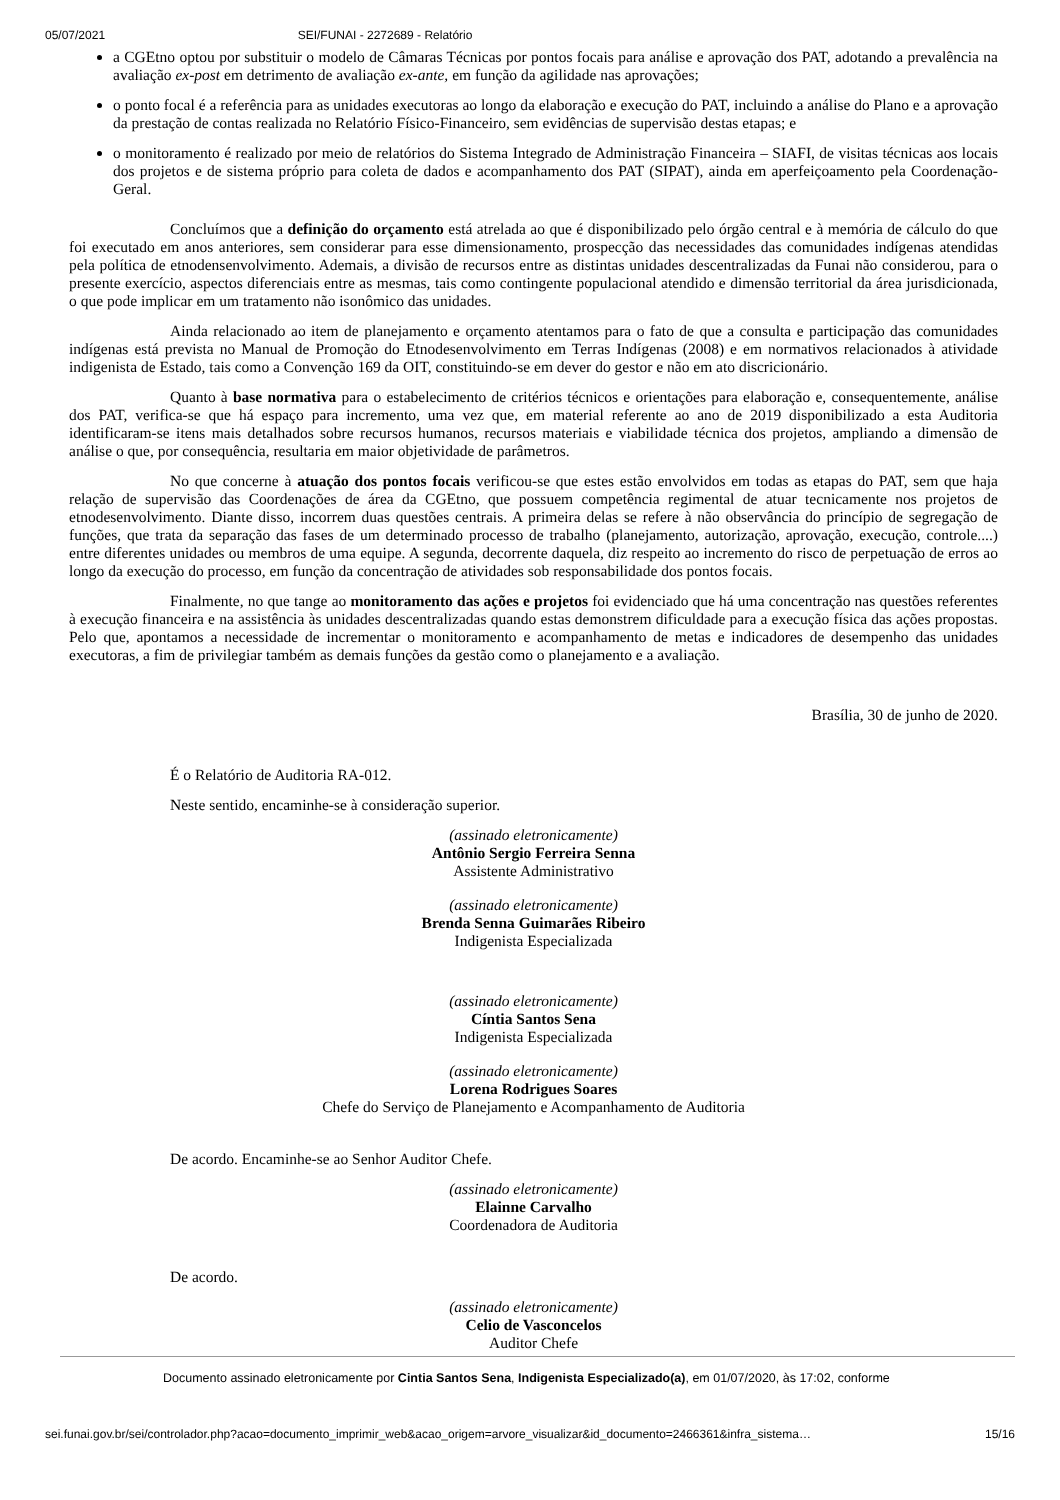05/07/2021 SEI/FUNAI - 2272689 - Relatório
a CGEtno optou por substituir o modelo de Câmaras Técnicas por pontos focais para análise e aprovação dos PAT, adotando a prevalência na avaliação ex-post em detrimento de avaliação ex-ante, em função da agilidade nas aprovações;
o ponto focal é a referência para as unidades executoras ao longo da elaboração e execução do PAT, incluindo a análise do Plano e a aprovação da prestação de contas realizada no Relatório Físico-Financeiro, sem evidências de supervisão destas etapas; e
o monitoramento é realizado por meio de relatórios do Sistema Integrado de Administração Financeira – SIAFI, de visitas técnicas aos locais dos projetos e de sistema próprio para coleta de dados e acompanhamento dos PAT (SIPAT), ainda em aperfeiçoamento pela Coordenação-Geral.
Concluímos que a definição do orçamento está atrelada ao que é disponibilizado pelo órgão central e à memória de cálculo do que foi executado em anos anteriores, sem considerar para esse dimensionamento, prospecção das necessidades das comunidades indígenas atendidas pela política de etnodensenvolvimento. Ademais, a divisão de recursos entre as distintas unidades descentralizadas da Funai não considerou, para o presente exercício, aspectos diferenciais entre as mesmas, tais como contingente populacional atendido e dimensão territorial da área jurisdicionada, o que pode implicar em um tratamento não isonômico das unidades.
Ainda relacionado ao item de planejamento e orçamento atentamos para o fato de que a consulta e participação das comunidades indígenas está prevista no Manual de Promoção do Etnodesenvolvimento em Terras Indígenas (2008) e em normativos relacionados à atividade indigenista de Estado, tais como a Convenção 169 da OIT, constituindo-se em dever do gestor e não em ato discricionário.
Quanto à base normativa para o estabelecimento de critérios técnicos e orientações para elaboração e, consequentemente, análise dos PAT, verifica-se que há espaço para incremento, uma vez que, em material referente ao ano de 2019 disponibilizado a esta Auditoria identificaram-se itens mais detalhados sobre recursos humanos, recursos materiais e viabilidade técnica dos projetos, ampliando a dimensão de análise o que, por consequência, resultaria em maior objetividade de parâmetros.
No que concerne à atuação dos pontos focais verificou-se que estes estão envolvidos em todas as etapas do PAT, sem que haja relação de supervisão das Coordenações de área da CGEtno, que possuem competência regimental de atuar tecnicamente nos projetos de etnodesenvolvimento. Diante disso, incorrem duas questões centrais. A primeira delas se refere à não observância do princípio de segregação de funções, que trata da separação das fases de um determinado processo de trabalho (planejamento, autorização, aprovação, execução, controle....) entre diferentes unidades ou membros de uma equipe. A segunda, decorrente daquela, diz respeito ao incremento do risco de perpetuação de erros ao longo da execução do processo, em função da concentração de atividades sob responsabilidade dos pontos focais.
Finalmente, no que tange ao monitoramento das ações e projetos foi evidenciado que há uma concentração nas questões referentes à execução financeira e na assistência às unidades descentralizadas quando estas demonstrem dificuldade para a execução física das ações propostas. Pelo que, apontamos a necessidade de incrementar o monitoramento e acompanhamento de metas e indicadores de desempenho das unidades executoras, a fim de privilegiar também as demais funções da gestão como o planejamento e a avaliação.
Brasília, 30 de junho de 2020.
É o Relatório de Auditoria RA-012.
Neste sentido, encaminhe-se à consideração superior.
(assinado eletronicamente)
Antônio Sergio Ferreira Senna
Assistente Administrativo
(assinado eletronicamente)
Brenda Senna Guimarães Ribeiro
Indigenista Especializada
(assinado eletronicamente)
Cíntia Santos Sena
Indigenista Especializada
(assinado eletronicamente)
Lorena Rodrigues Soares
Chefe do Serviço de Planejamento e Acompanhamento de Auditoria
De acordo. Encaminhe-se ao Senhor Auditor Chefe.
(assinado eletronicamente)
Elainne Carvalho
Coordenadora de Auditoria
De acordo.
(assinado eletronicamente)
Celio de Vasconcelos
Auditor Chefe
Documento assinado eletronicamente por Cintia Santos Sena, Indigenista Especializado(a), em 01/07/2020, às 17:02, conforme
sei.funai.gov.br/sei/controlador.php?acao=documento_imprimir_web&acao_origem=arvore_visualizar&id_documento=2466361&infra_sistema… 15/16